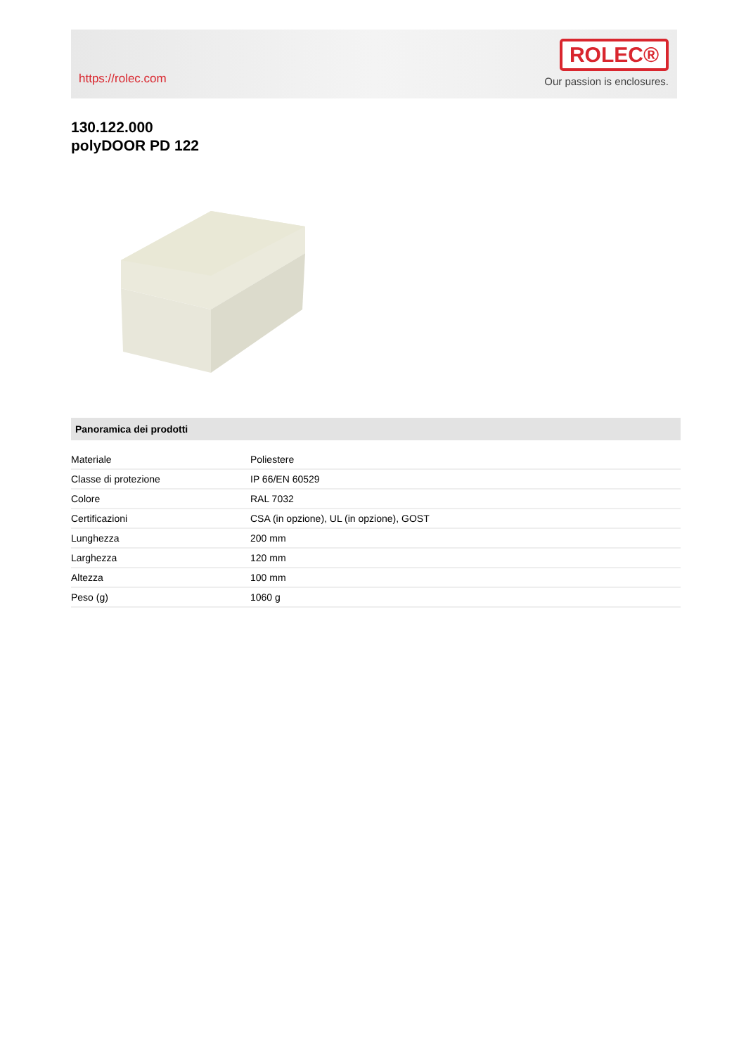https://rolec.com
ROLEC®
Our passion is enclosures.
130.122.000
polyDOOR PD 122
Panoramica dei prodotti
| Materiale | Poliestere |
| Classe di protezione | IP 66/EN 60529 |
| Colore | RAL 7032 |
| Certificazioni | CSA (in opzione), UL (in opzione), GOST |
| Lunghezza | 200 mm |
| Larghezza | 120 mm |
| Altezza | 100 mm |
| Peso (g) | 1060 g |